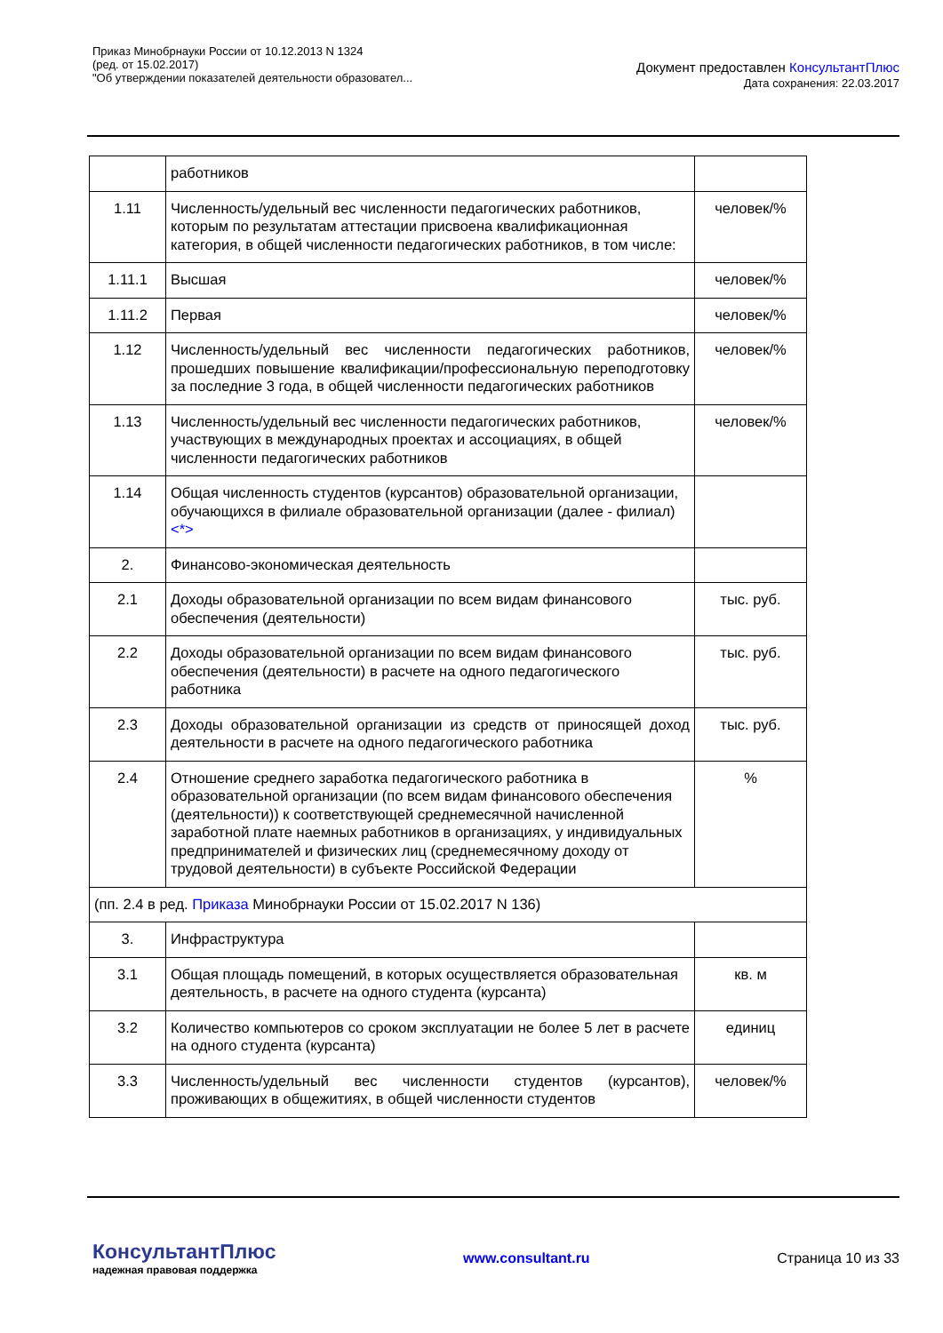Приказ Минобрнауки России от 10.12.2013 N 1324
(ред. от 15.02.2017)
"Об утверждении показателей деятельности образовател...
Документ предоставлен КонсультантПлюс
Дата сохранения: 22.03.2017
| | работников | |
| 1.11 | Численность/удельный вес численности педагогических работников, которым по результатам аттестации присвоена квалификационная категория, в общей численности педагогических работников, в том числе: | человек/% |
| 1.11.1 | Высшая | человек/% |
| 1.11.2 | Первая | человек/% |
| 1.12 | Численность/удельный вес численности педагогических работников, прошедших повышение квалификации/профессиональную переподготовку за последние 3 года, в общей численности педагогических работников | человек/% |
| 1.13 | Численность/удельный вес численности педагогических работников, участвующих в международных проектах и ассоциациях, в общей численности педагогических работников | человек/% |
| 1.14 | Общая численность студентов (курсантов) образовательной организации, обучающихся в филиале образовательной организации (далее - филиал) <*> | |
| 2. | Финансово-экономическая деятельность | |
| 2.1 | Доходы образовательной организации по всем видам финансового обеспечения (деятельности) | тыс. руб. |
| 2.2 | Доходы образовательной организации по всем видам финансового обеспечения (деятельности) в расчете на одного педагогического работника | тыс. руб. |
| 2.3 | Доходы образовательной организации из средств от приносящей доход деятельности в расчете на одного педагогического работника | тыс. руб. |
| 2.4 | Отношение среднего заработка педагогического работника в образовательной организации (по всем видам финансового обеспечения (деятельности)) к соответствующей среднемесячной начисленной заработной плате наемных работников в организациях, у индивидуальных предпринимателей и физических лиц (среднемесячному доходу от трудовой деятельности) в субъекте Российской Федерации | % |
| (пп. 2.4 в ред. Приказа Минобрнауки России от 15.02.2017 N 136) | | |
| 3. | Инфраструктура | |
| 3.1 | Общая площадь помещений, в которых осуществляется образовательная деятельность, в расчете на одного студента (курсанта) | кв. м |
| 3.2 | Количество компьютеров со сроком эксплуатации не более 5 лет в расчете на одного студента (курсанта) | единиц |
| 3.3 | Численность/удельный вес численности студентов (курсантов), проживающих в общежитиях, в общей численности студентов | человек/% |
КонсультантПлюс
надежная правовая поддержка
www.consultant.ru Страница 10 из 33